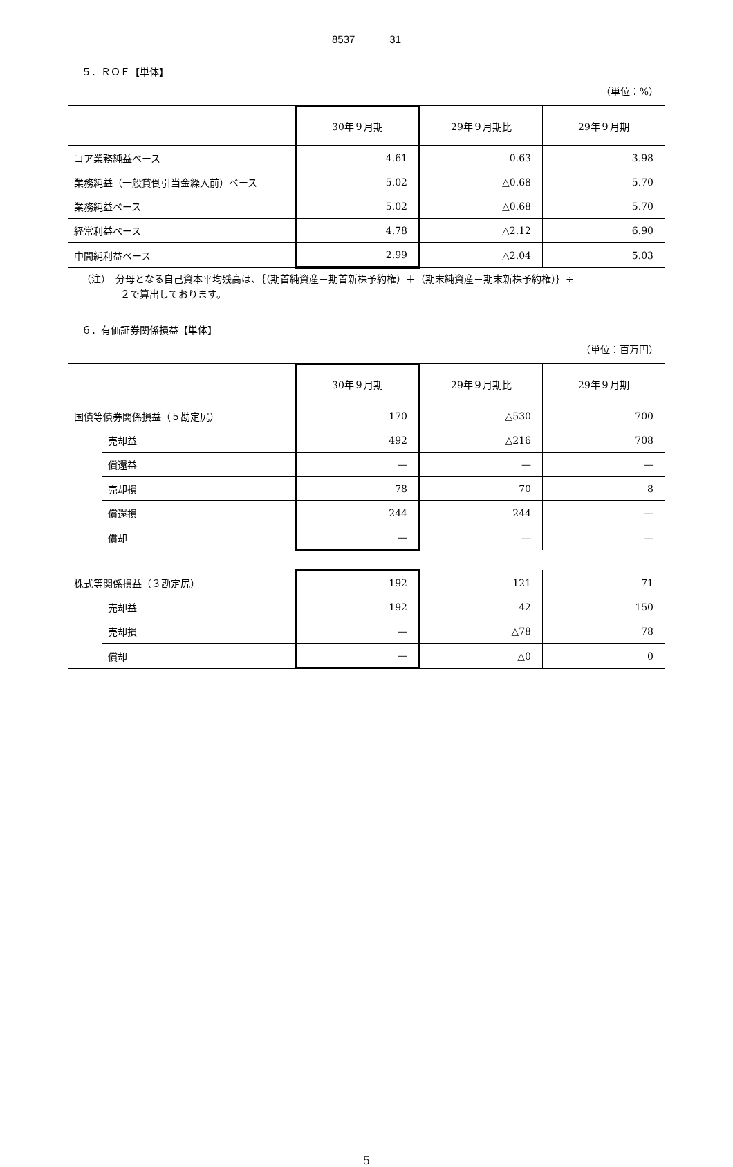8537 31
５．ＲＯＥ【単体】
（単位：%）
| | 30年９月期 | 29年９月期比 | 29年９月期 |
| --- | --- | --- | --- |
| コア業務純益ベース | 4.61 | 0.63 | 3.98 |
| 業務純益（一般貸倒引当金繰入前）ベース | 5.02 | △0.68 | 5.70 |
| 業務純益ベース | 5.02 | △0.68 | 5.70 |
| 経常利益ベース | 4.78 | △2.12 | 6.90 |
| 中間純利益ベース | 2.99 | △2.04 | 5.03 |
（注）　分母となる自己資本平均残高は、｛（期首純資産－期首新株予約権）＋（期末純資産－期末新株予約権）｝÷
　　　　２で算出しております。
６．有価証券関係損益【単体】
（単位：百万円）
| | | 30年９月期 | 29年９月期比 | 29年９月期 |
| --- | --- | --- | --- | --- |
| 国債等債券関係損益（５勘定尻） | | 170 | △530 | 700 |
| | 売却益 | 492 | △216 | 708 |
| | 償還益 | — | — | — |
| | 売却損 | 78 | 70 | 8 |
| | 償還損 | 244 | 244 | — |
| | 償却 | — | — | — |
| 株式等関係損益（３勘定尻） | | 192 | 121 | 71 |
| | 売却益 | 192 | 42 | 150 |
| | 売却損 | — | △78 | 78 |
| | 償却 | — | △0 | 0 |
5